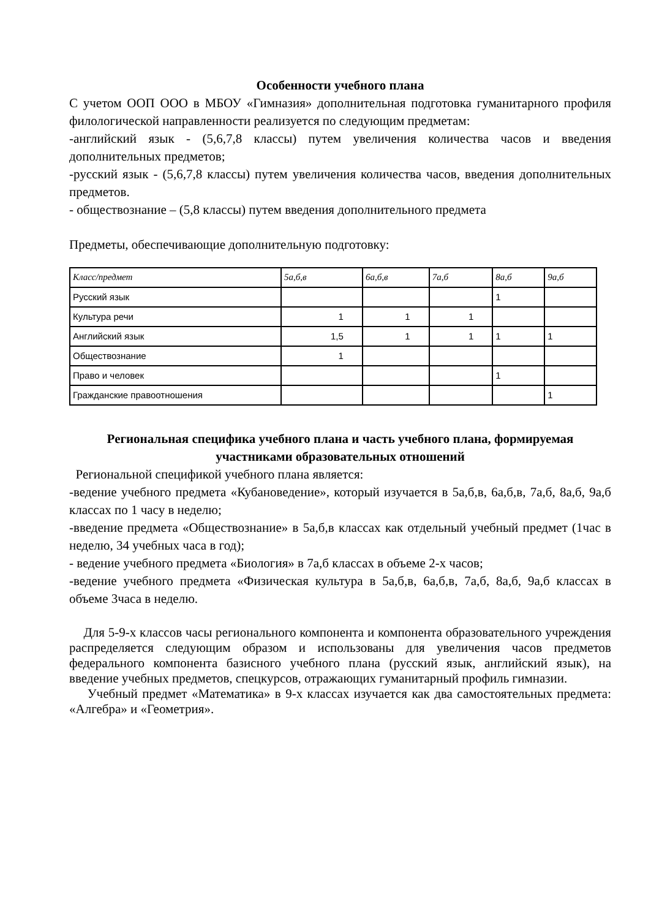Особенности учебного плана
С учетом ООП ООО в МБОУ «Гимназия» дополнительная подготовка гуманитарного профиля филологической направленности реализуется по следующим предметам:
-английский язык - (5,6,7,8 классы) путем увеличения количества часов и введения дополнительных предметов;
-русский язык - (5,6,7,8 классы) путем увеличения количества часов, введения дополнительных предметов.
- обществознание – (5,8 классы) путем введения дополнительного предмета
Предметы, обеспечивающие дополнительную подготовку:
| Класс/предмет | 5а,б,в | 6а,б,в | 7а,б | 8а,б | 9а,б |
| Русский язык | | | | 1 | |
| Культура речи | 1 | 1 | 1 | | |
| Английский язык | 1,5 | 1 | 1 | 1 | 1 |
| Обществознание | 1 | | | | |
| Право и человек | | | | 1 | |
| Гражданские правоотношения | | | | | 1 |
Региональная специфика учебного плана и часть учебного плана, формируемая участниками образовательных отношений
Региональной спецификой учебного плана является:
-ведение учебного предмета «Кубановедение», который изучается в 5а,б,в, 6а,б,в, 7а,б, 8а,б, 9а,б классах по 1 часу в неделю;
-введение предмета «Обществознание» в 5а,б,в классах как отдельный учебный предмет (1час в неделю, 34 учебных часа в год);
- ведение учебного предмета «Биология» в 7а,б классах в объеме 2-х часов;
-ведение учебного предмета «Физическая культура в 5а,б,в, 6а,б,в, 7а,б, 8а,б, 9а,б классах в объеме 3часа в неделю.
Для 5-9-х классов часы регионального компонента и компонента образовательного учреждения распределяется следующим образом и использованы для увеличения часов предметов федерального компонента базисного учебного плана (русский язык, английский язык), на введение учебных предметов, спецкурсов, отражающих гуманитарный профиль гимназии.
Учебный предмет «Математика» в 9-х классах изучается как два самостоятельных предмета: «Алгебра» и «Геометрия».